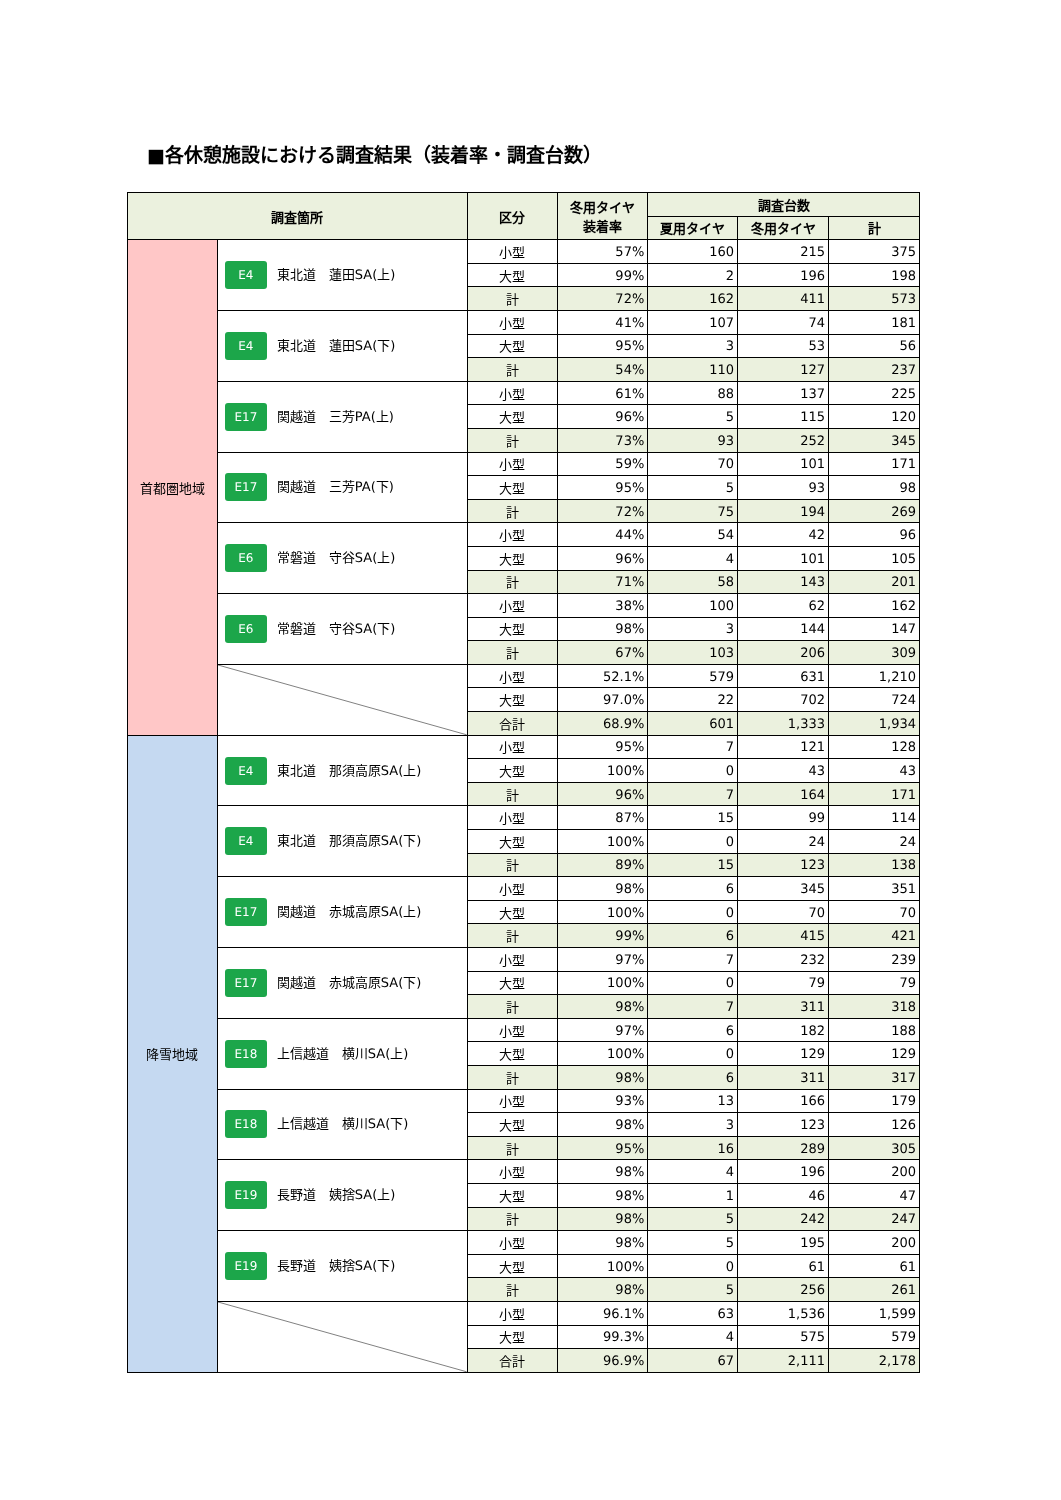■各休憩施設における調査結果（装着率・調査台数）
| 調査箇所 | | 区分 | 冬用タイヤ 装着率 | 調査台数 | | |
| --- | --- | --- | --- | --- | --- | --- |
| | | | | 夏用タイヤ | 冬用タイヤ | 計 |
| 首都圏地域 | E4 東北道 蓮田SA(上) | 小型 | 57% | 160 | 215 | 375 |
| | | 大型 | 99% | 2 | 196 | 198 |
| | | 計 | 72% | 162 | 411 | 573 |
| | E4 東北道 蓮田SA(下) | 小型 | 41% | 107 | 74 | 181 |
| | | 大型 | 95% | 3 | 53 | 56 |
| | | 計 | 54% | 110 | 127 | 237 |
| | E17 関越道 三芳PA(上) | 小型 | 61% | 88 | 137 | 225 |
| | | 大型 | 96% | 5 | 115 | 120 |
| | | 計 | 73% | 93 | 252 | 345 |
| | E17 関越道 三芳PA(下) | 小型 | 59% | 70 | 101 | 171 |
| | | 大型 | 95% | 5 | 93 | 98 |
| | | 計 | 72% | 75 | 194 | 269 |
| | E6 常磐道 守谷SA(上) | 小型 | 44% | 54 | 42 | 96 |
| | | 大型 | 96% | 4 | 101 | 105 |
| | | 計 | 71% | 58 | 143 | 201 |
| | E6 常磐道 守谷SA(下) | 小型 | 38% | 100 | 62 | 162 |
| | | 大型 | 98% | 3 | 144 | 147 |
| | | 計 | 67% | 103 | 206 | 309 |
| | | 小型 | 52.1% | 579 | 631 | 1,210 |
| | | 大型 | 97.0% | 22 | 702 | 724 |
| | | 合計 | 68.9% | 601 | 1,333 | 1,934 |
| 降雪地域 | E4 東北道 那須高原SA(上) | 小型 | 95% | 7 | 121 | 128 |
| | | 大型 | 100% | 0 | 43 | 43 |
| | | 計 | 96% | 7 | 164 | 171 |
| | E4 東北道 那須高原SA(下) | 小型 | 87% | 15 | 99 | 114 |
| | | 大型 | 100% | 0 | 24 | 24 |
| | | 計 | 89% | 15 | 123 | 138 |
| | E17 関越道 赤城高原SA(上) | 小型 | 98% | 6 | 345 | 351 |
| | | 大型 | 100% | 0 | 70 | 70 |
| | | 計 | 99% | 6 | 415 | 421 |
| | E17 関越道 赤城高原SA(下) | 小型 | 97% | 7 | 232 | 239 |
| | | 大型 | 100% | 0 | 79 | 79 |
| | | 計 | 98% | 7 | 311 | 318 |
| | E18 上信越道 横川SA(上) | 小型 | 97% | 6 | 182 | 188 |
| | | 大型 | 100% | 0 | 129 | 129 |
| | | 計 | 98% | 6 | 311 | 317 |
| | E18 上信越道 横川SA(下) | 小型 | 93% | 13 | 166 | 179 |
| | | 大型 | 98% | 3 | 123 | 126 |
| | | 計 | 95% | 16 | 289 | 305 |
| | E19 長野道 姨捨SA(上) | 小型 | 98% | 4 | 196 | 200 |
| | | 大型 | 98% | 1 | 46 | 47 |
| | | 計 | 98% | 5 | 242 | 247 |
| | E19 長野道 姨捨SA(下) | 小型 | 98% | 5 | 195 | 200 |
| | | 大型 | 100% | 0 | 61 | 61 |
| | | 計 | 98% | 5 | 256 | 261 |
| | | 小型 | 96.1% | 63 | 1,536 | 1,599 |
| | | 大型 | 99.3% | 4 | 575 | 579 |
| | | 合計 | 96.9% | 67 | 2,111 | 2,178 |